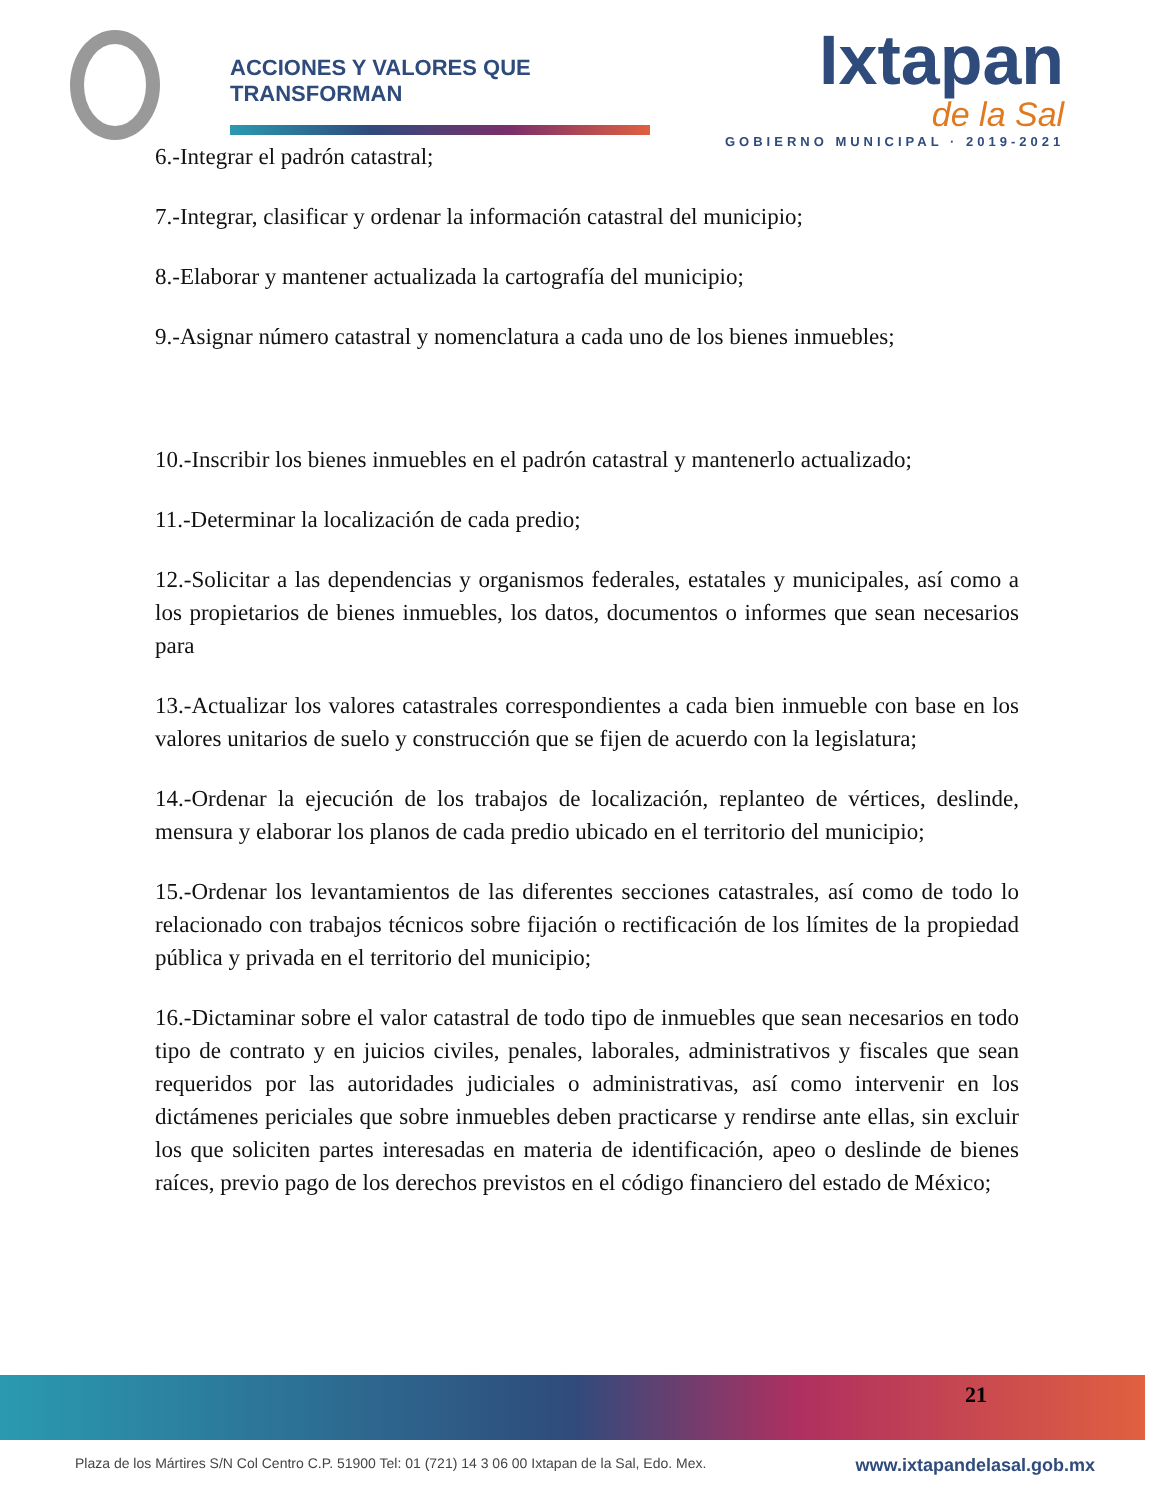ACCIONES Y VALORES QUE TRANSFORMAN
Ixtapan
de la Sal
GOBIERNO MUNICIPAL · 2019-2021
6.-Integrar el padrón catastral;
7.-Integrar, clasificar y ordenar la información catastral del municipio;
8.-Elaborar y mantener actualizada la cartografía del municipio;
9.-Asignar número catastral y nomenclatura a cada uno de los bienes inmuebles;
10.-Inscribir los bienes inmuebles en el padrón catastral y mantenerlo actualizado;
11.-Determinar la localización de cada predio;
12.-Solicitar a las dependencias y organismos federales, estatales y municipales, así como a los propietarios de bienes inmuebles, los datos, documentos o informes que sean necesarios para
13.-Actualizar los valores catastrales correspondientes a cada bien inmueble con base en los valores unitarios de suelo y construcción que se fijen de acuerdo con la legislatura;
14.-Ordenar la ejecución de los trabajos de localización, replanteo de vértices, deslinde, mensura y elaborar los planos de cada predio ubicado en el territorio del municipio;
15.-Ordenar los levantamientos de las diferentes secciones catastrales, así como de todo lo relacionado con trabajos técnicos sobre fijación o rectificación de los límites de la propiedad pública y privada en el territorio del municipio;
16.-Dictaminar sobre el valor catastral de todo tipo de inmuebles que sean necesarios en todo tipo de contrato y en juicios civiles, penales, laborales, administrativos y fiscales que sean requeridos por las autoridades judiciales o administrativas, así como intervenir en los dictámenes periciales que sobre inmuebles deben practicarse y rendirse ante ellas, sin excluir los que soliciten partes interesadas en materia de identificación, apeo o deslinde de bienes raíces, previo pago de los derechos previstos en el código financiero del estado de México;
21
Plaza de los Mártires S/N Col Centro C.P. 51900 Tel: 01 (721) 14 3 06 00 Ixtapan de la Sal, Edo. Mex. www.ixtapandelasal.gob.mx